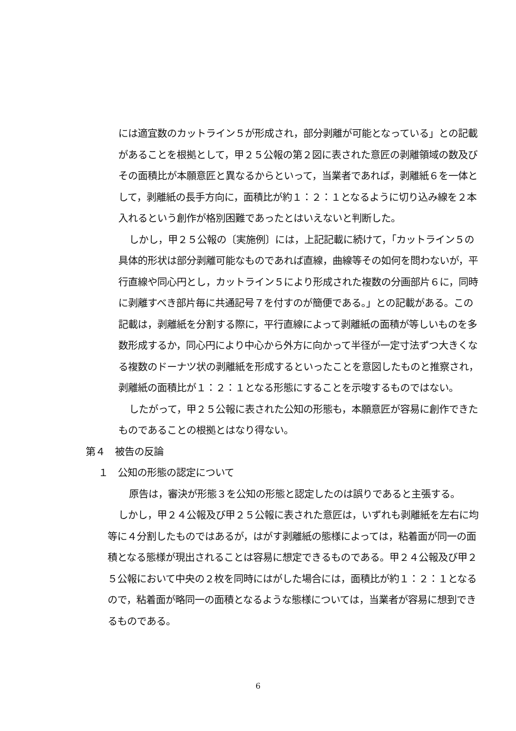には適宜数のカットライン５が形成され，部分剥離が可能となっている」との記載があることを根拠として，甲２５公報の第２図に表された意匠の剥離領域の数及びその面積比が本願意匠と異なるからといって，当業者であれば，剥離紙６を一体として，剥離紙の長手方向に，面積比が約１：２：１となるように切り込み線を２本入れるという創作が格別困難であったとはいえないと判断した。
しかし，甲２５公報の〔実施例〕には，上記記載に続けて，「カットライン５の具体的形状は部分剥離可能なものであれば直線，曲線等その如何を問わないが，平行直線や同心円とし，カットライン５により形成された複数の分画部片６に，同時に剥離すべき部片毎に共通記号７を付すのが簡便である。」との記載がある。この記載は，剥離紙を分割する際に，平行直線によって剥離紙の面積が等しいものを多数形成するか，同心円により中心から外方に向かって半径が一定寸法ずつ大きくなる複数のドーナツ状の剥離紙を形成するといったことを意図したものと推察され，剥離紙の面積比が１：２：１となる形態にすることを示唆するものではない。
したがって，甲２５公報に表された公知の形態も，本願意匠が容易に創作できたものであることの根拠とはなり得ない。
第４　被告の反論
１　公知の形態の認定について
原告は，審決が形態３を公知の形態と認定したのは誤りであると主張する。
しかし，甲２４公報及び甲２５公報に表された意匠は，いずれも剥離紙を左右に均等に４分割したものではあるが，はがす剥離紙の態様によっては，粘着面が同一の面積となる態様が現出されることは容易に想定できるものである。甲２４公報及び甲２５公報において中央の２枚を同時にはがした場合には，面積比が約１：２：１となるので，粘着面が略同一の面積となるような態様については，当業者が容易に想到できるものである。
6